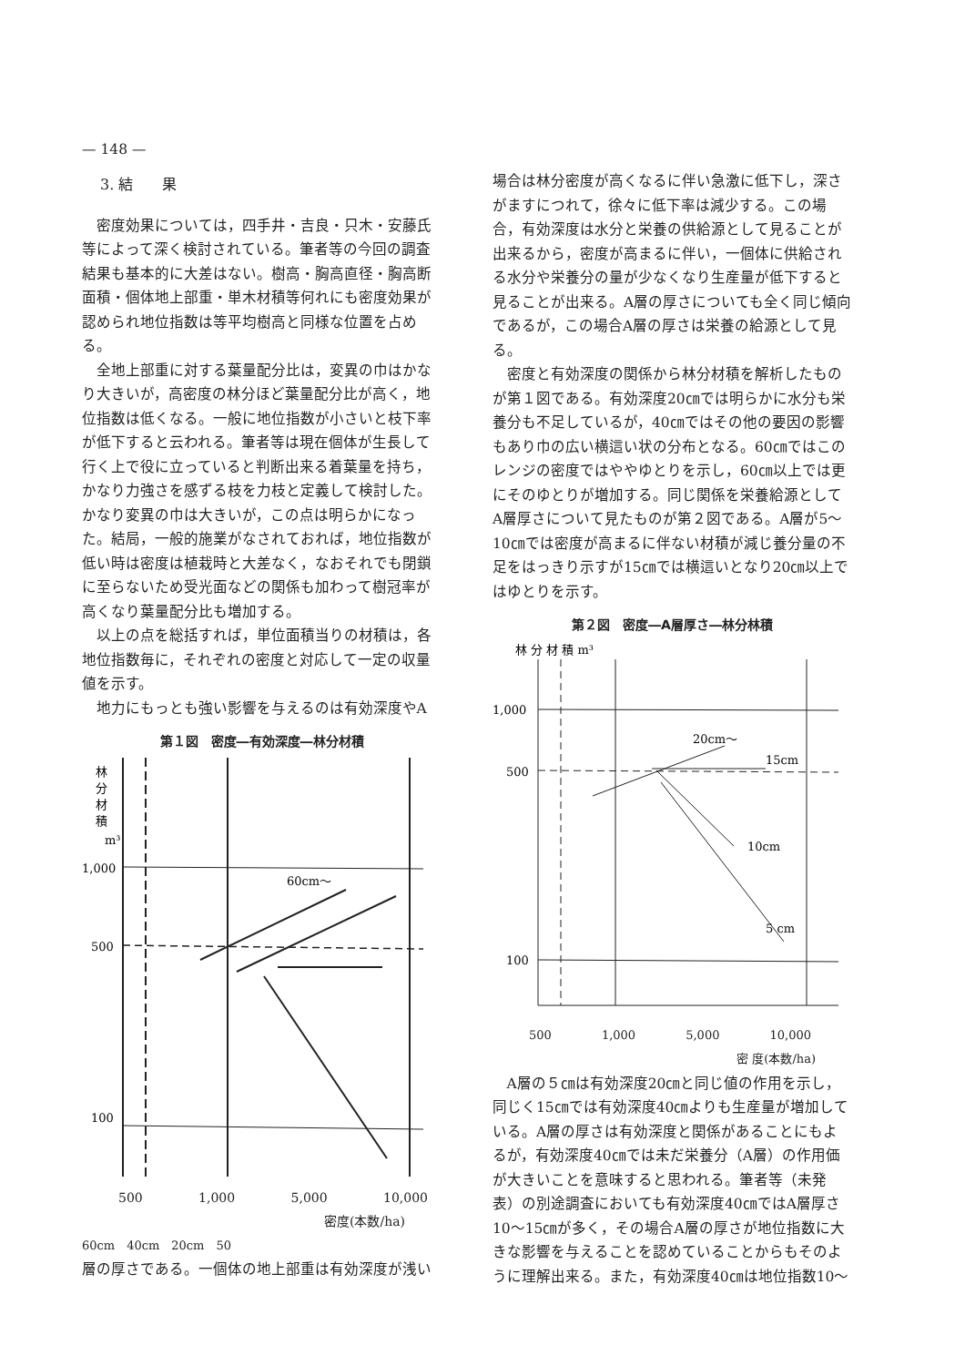— 148 —
3. 結　　果
密度効果については，四手井・吉良・只木・安藤氏等によって深く検討されている。筆者等の今回の調査結果も基本的に大差はない。樹高・胸高直径・胸高断面積・個体地上部重・単木材積等何れにも密度効果が認められ地位指数は等平均樹高と同様な位置を占める。
全地上部重に対する葉量配分比は，変異の巾はかなり大きいが，高密度の林分ほど葉量配分比が高く，地位指数は低くなる。一般に地位指数が小さいと枝下率が低下すると云われる。筆者等は現在個体が生長して行く上で役に立っていると判断出来る着葉量を持ち，かなり力強さを感ずる枝を力枝と定義して検討した。かなり変異の巾は大きいが，この点は明らかになった。結局，一般的施業がなされておれば，地位指数が低い時は密度は植栽時と大差なく，なおそれでも閉鎖に至らないため受光面などの関係も加わって樹冠率が高くなり葉量配分比も増加する。
以上の点を総括すれば，単位面積当りの材積は，各地位指数毎に，それぞれの密度と対応して一定の収量値を示す。
地力にもっとも強い影響を与えるのは有効深度やA
第１図　密度―有効深度―林分材積
林
分
材
積
m³
1,000
500
100
60cm～
500 1,000 5,000 10,000
密度(本数/ha)
60cm　40cm　20cm　50
層の厚さである。一個体の地上部重は有効深度が浅い
場合は林分密度が高くなるに伴い急激に低下し，深さがますにつれて，徐々に低下率は減少する。この場合，有効深度は水分と栄養の供給源として見ることが出来るから，密度が高まるに伴い，一個体に供給される水分や栄養分の量が少なくなり生産量が低下すると見ることが出来る。A層の厚さについても全く同じ傾向であるが，この場合A層の厚さは栄養の給源として見る。
密度と有効深度の関係から林分材積を解析したものが第１図である。有効深度20㎝では明らかに水分も栄養分も不足しているが，40㎝ではその他の要因の影響もあり巾の広い横這い状の分布となる。60㎝ではこのレンジの密度ではややゆとりを示し，60㎝以上では更にそのゆとりが増加する。同じ関係を栄養給源としてA層厚さについて見たものが第２図である。A層が5～10㎝では密度が高まるに伴ない材積が減じ養分量の不足をはっきり示すが15㎝では横這いとなり20㎝以上ではゆとりを示す。
第２図　密度―A層厚さ―林分林積
林 分 材 積 m³
1,000
500
100
20cm～
15cm
10cm
5 cm
500 1,000 5,000 10,000
密 度(本数/ha)
A層の５㎝は有効深度20㎝と同じ値の作用を示し，同じく15㎝では有効深度40㎝よりも生産量が増加している。A層の厚さは有効深度と関係があることにもよるが，有効深度40㎝では未だ栄養分（A層）の作用価が大きいことを意味すると思われる。筆者等（未発表）の別途調査においても有効深度40㎝ではA層厚さ10～15㎝が多く，その場合A層の厚さが地位指数に大きな影響を与えることを認めていることからもそのように理解出来る。また，有効深度40㎝は地位指数10～